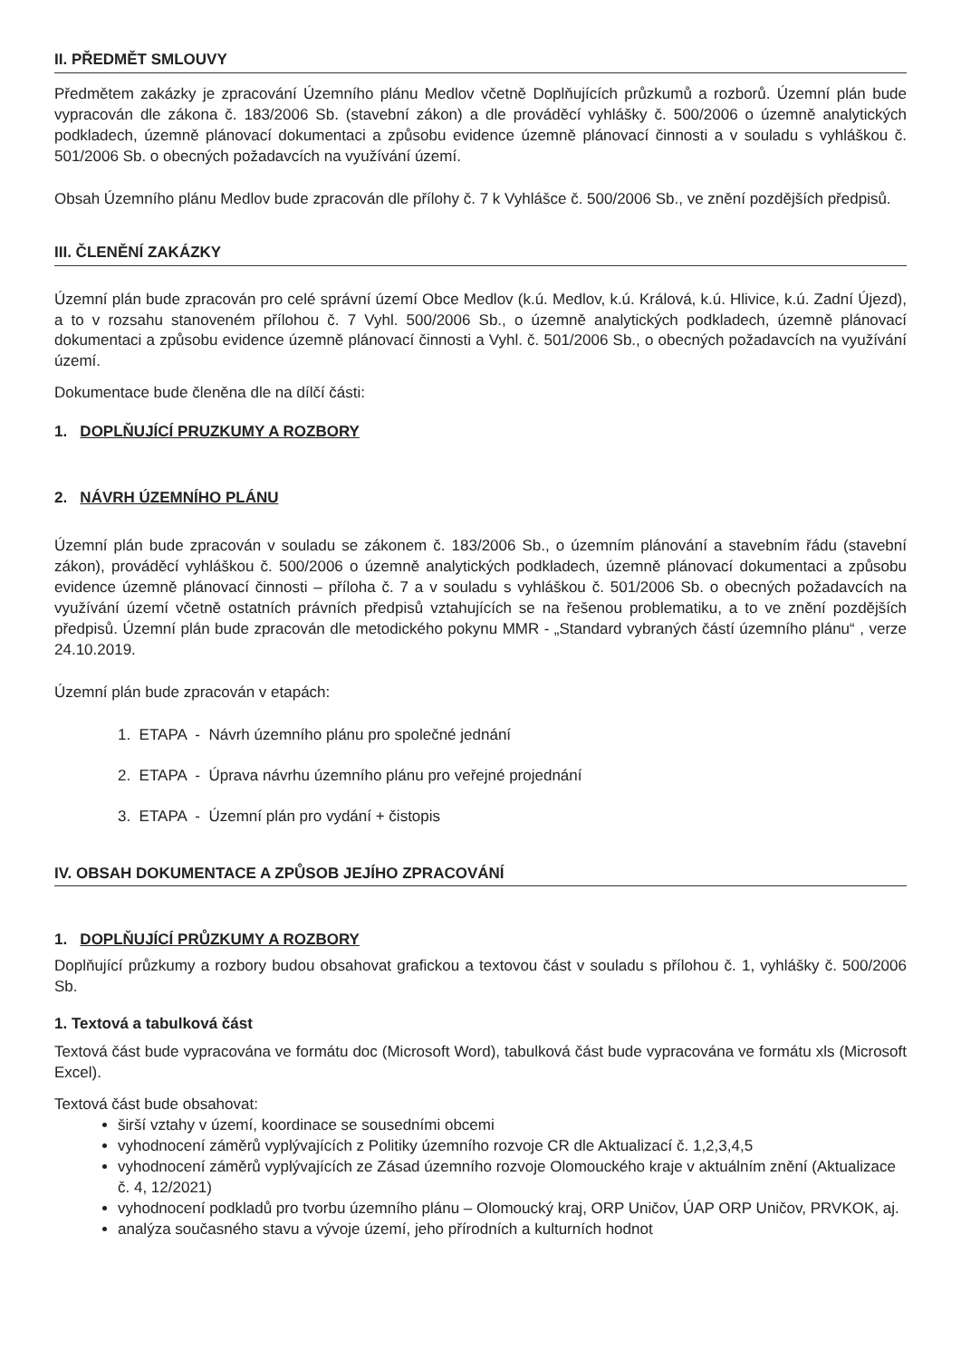II. PŘEDMĚT SMLOUVY
Předmětem zakázky je zpracování Územního plánu Medlov včetně Doplňujících průzkumů a rozborů. Územní plán bude vypracován dle zákona č. 183/2006 Sb. (stavební zákon) a dle prováděcí vyhlášky č. 500/2006 o územně analytických podkladech, územně plánovací dokumentaci a způsobu evidence územně plánovací činnosti a v souladu s vyhláškou č. 501/2006 Sb. o obecných požadavcích na využívání území.
Obsah Územního plánu Medlov bude zpracován dle přílohy č. 7 k Vyhlášce č. 500/2006 Sb., ve znění pozdějších předpisů.
III. ČLENĚNÍ ZAKÁZKY
Územní plán bude zpracován pro celé správní území Obce Medlov (k.ú. Medlov, k.ú. Králová, k.ú. Hlivice, k.ú. Zadní Újezd), a to v rozsahu stanoveném přílohou č. 7 Vyhl. 500/2006 Sb., o územně analytických podkladech, územně plánovací dokumentaci a způsobu evidence územně plánovací činnosti a Vyhl. č. 501/2006 Sb., o obecných požadavcích na využívání území.
Dokumentace bude členěna dle na dílčí části:
1. DOPLŇUJÍCÍ PRUZKUMY A ROZBORY
2. NÁVRH ÚZEMNÍHO PLÁNU
Územní plán bude zpracován v souladu se zákonem č. 183/2006 Sb., o územním plánování a stavebním řádu (stavební zákon), prováděcí vyhláškou č. 500/2006 o územně analytických podkladech, územně plánovací dokumentaci a způsobu evidence územně plánovací činnosti – příloha č. 7 a v souladu s vyhláškou č. 501/2006 Sb. o obecných požadavcích na využívání území včetně ostatních právních předpisů vztahujících se na řešenou problematiku, a to ve znění pozdějších předpisů. Územní plán bude zpracován dle metodického pokynu MMR - „Standard vybraných částí územního plánu“ , verze 24.10.2019.
Územní plán bude zpracován v etapách:
1. ETAPA - Návrh územního plánu pro společné jednání
2. ETAPA - Úprava návrhu územního plánu pro veřejné projednání
3. ETAPA - Územní plán pro vydání + čistopis
IV. OBSAH DOKUMENTACE A ZPŮSOB JEJÍHO ZPRACOVÁNÍ
1. DOPLŇUJÍCÍ PRŮZKUMY A ROZBORY
Doplňující průzkumy a rozbory budou obsahovat grafickou a textovou část v souladu s přílohou č. 1, vyhlášky č. 500/2006 Sb.
1. Textová a tabulková část
Textová část bude vypracována ve formátu doc (Microsoft Word), tabulková část bude vypracována ve formátu xls (Microsoft Excel).
Textová část bude obsahovat:
širší vztahy v území, koordinace se sousedními obcemi
vyhodnocení záměrů vyplývajících z Politiky územního rozvoje CR dle Aktualizací č. 1,2,3,4,5
vyhodnocení záměrů vyplývajících ze Zásad územního rozvoje Olomouckého kraje v aktuálním znění (Aktualizace č. 4, 12/2021)
vyhodnocení podkladů pro tvorbu územního plánu – Olomoucký kraj, ORP Uničov, ÚAP ORP Uničov, PRVKOK, aj.
analýza současného stavu a vývoje území, jeho přírodních a kulturních hodnot